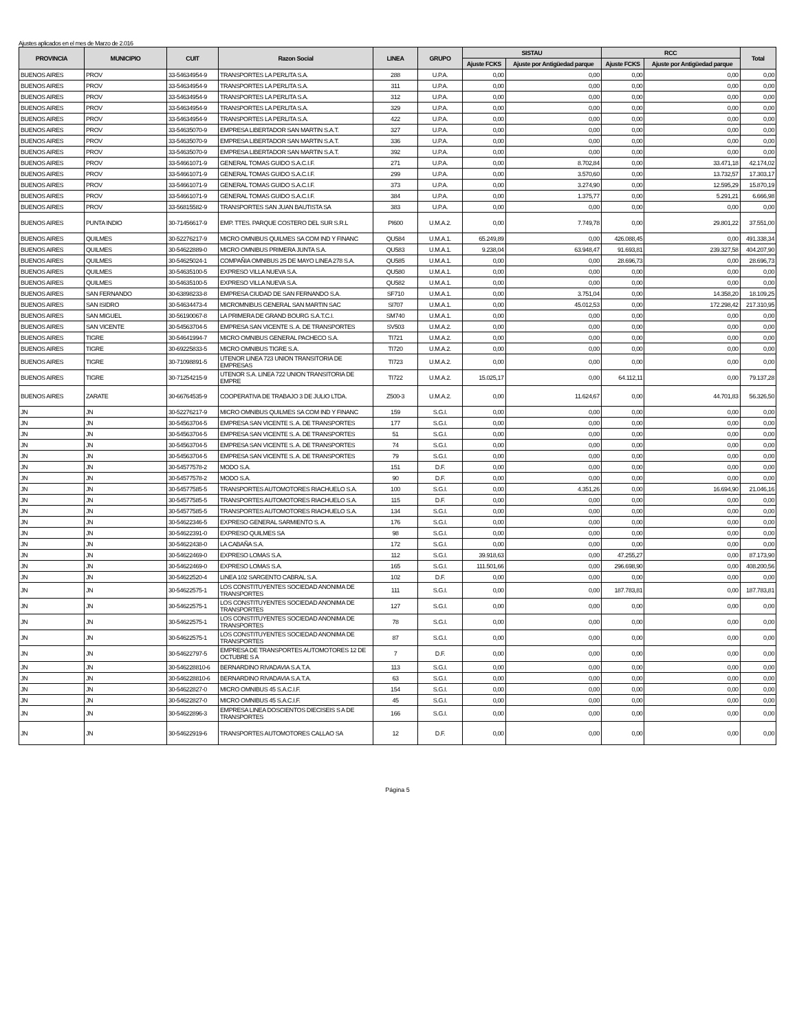Ajustes aplicados en el mes de Marzo de 2.016
| PROVINCIA | MUNICIPIO | CUIT | Razon Social | LINEA | GRUPO | SISTAU | | RCC | | Total |
| --- | --- | --- | --- | --- | --- | --- | --- | --- | --- | --- |
| | | | | | | Ajuste FCKS | Ajuste por Antigüedad parque | Ajuste FCKS | Ajuste por Antigüedad parque | |
| BUENOS AIRES | PROV | 33-54634954-9 | TRANSPORTES LA PERLITA S.A. | 288 | U.P.A. | 0,00 | 0,00 | 0,00 | 0,00 | 0,00 |
| BUENOS AIRES | PROV | 33-54634954-9 | TRANSPORTES LA PERLITA S.A. | 311 | U.P.A. | 0,00 | 0,00 | 0,00 | 0,00 | 0,00 |
| BUENOS AIRES | PROV | 33-54634954-9 | TRANSPORTES LA PERLITA S.A. | 312 | U.P.A. | 0,00 | 0,00 | 0,00 | 0,00 | 0,00 |
| BUENOS AIRES | PROV | 33-54634954-9 | TRANSPORTES LA PERLITA S.A. | 329 | U.P.A. | 0,00 | 0,00 | 0,00 | 0,00 | 0,00 |
| BUENOS AIRES | PROV | 33-54634954-9 | TRANSPORTES LA PERLITA S.A. | 422 | U.P.A. | 0,00 | 0,00 | 0,00 | 0,00 | 0,00 |
| BUENOS AIRES | PROV | 33-54635070-9 | EMPRESA LIBERTADOR SAN MARTIN S.A.T. | 327 | U.P.A. | 0,00 | 0,00 | 0,00 | 0,00 | 0,00 |
| BUENOS AIRES | PROV | 33-54635070-9 | EMPRESA LIBERTADOR SAN MARTIN S.A.T. | 336 | U.P.A. | 0,00 | 0,00 | 0,00 | 0,00 | 0,00 |
| BUENOS AIRES | PROV | 33-54635070-9 | EMPRESA LIBERTADOR SAN MARTIN S.A.T. | 392 | U.P.A. | 0,00 | 0,00 | 0,00 | 0,00 | 0,00 |
| BUENOS AIRES | PROV | 33-54661071-9 | GENERAL TOMAS GUIDO S.A.C.I.F. | 271 | U.P.A. | 0,00 | 8.702,84 | 0,00 | 33.471,18 | 42.174,02 |
| BUENOS AIRES | PROV | 33-54661071-9 | GENERAL TOMAS GUIDO S.A.C.I.F. | 299 | U.P.A. | 0,00 | 3.570,60 | 0,00 | 13.732,57 | 17.303,17 |
| BUENOS AIRES | PROV | 33-54661071-9 | GENERAL TOMAS GUIDO S.A.C.I.F. | 373 | U.P.A. | 0,00 | 3.274,90 | 0,00 | 12.595,29 | 15.870,19 |
| BUENOS AIRES | PROV | 33-54661071-9 | GENERAL TOMAS GUIDO S.A.C.I.F. | 384 | U.P.A. | 0,00 | 1.375,77 | 0,00 | 5.291,21 | 6.666,98 |
| BUENOS AIRES | PROV | 33-56815582-9 | TRANSPORTES SAN JUAN BAUTISTA SA | 383 | U.P.A. | 0,00 | 0,00 | 0,00 | 0,00 | 0,00 |
| BUENOS AIRES | PUNTA INDIO | 30-71456617-9 | EMP. TTES. PARQUE COSTERO DEL SUR S.R.L | PI600 | U.M.A.2. | 0,00 | 7.749,78 | 0,00 | 29.801,22 | 37.551,00 |
| BUENOS AIRES | QUILMES | 30-52276217-9 | MICRO OMNIBUS QUILMES SA COM IND Y FINANC | QU584 | U.M.A.1. | 65.249,89 | 0,00 | 426.088,45 | 0,00 | 491.338,34 |
| BUENOS AIRES | QUILMES | 30-54622889-0 | MICRO OMNIBUS PRIMERA JUNTA S.A. | QU583 | U.M.A.1. | 9.238,04 | 63.948,47 | 91.693,81 | 239.327,58 | 404.207,90 |
| BUENOS AIRES | QUILMES | 30-54625024-1 | COMPAÑIA OMNIBUS 25 DE MAYO LINEA 278 S.A. | QU585 | U.M.A.1. | 0,00 | 0,00 | 28.696,73 | 0,00 | 28.696,73 |
| BUENOS AIRES | QUILMES | 30-54635100-5 | EXPRESO VILLA NUEVA S.A. | QU580 | U.M.A.1. | 0,00 | 0,00 | 0,00 | 0,00 | 0,00 |
| BUENOS AIRES | QUILMES | 30-54635100-5 | EXPRESO VILLA NUEVA S.A. | QU582 | U.M.A.1. | 0,00 | 0,00 | 0,00 | 0,00 | 0,00 |
| BUENOS AIRES | SAN FERNANDO | 30-63898233-8 | EMPRESA CIUDAD DE SAN FERNANDO S.A. | SF710 | U.M.A.1. | 0,00 | 3.751,04 | 0,00 | 14.358,20 | 18.109,25 |
| BUENOS AIRES | SAN ISIDRO | 30-54634473-4 | MICROMNIBUS GENERAL SAN MARTIN SAC | SI707 | U.M.A.1. | 0,00 | 45.012,53 | 0,00 | 172.298,42 | 217.310,95 |
| BUENOS AIRES | SAN MIGUEL | 30-56190067-8 | LA PRIMERA DE GRAND BOURG S.A.T.C.I. | SM740 | U.M.A.1. | 0,00 | 0,00 | 0,00 | 0,00 | 0,00 |
| BUENOS AIRES | SAN VICENTE | 30-54563704-5 | EMPRESA SAN VICENTE S. A. DE TRANSPORTES | SV503 | U.M.A.2. | 0,00 | 0,00 | 0,00 | 0,00 | 0,00 |
| BUENOS AIRES | TIGRE | 30-54641994-7 | MICRO OMNIBUS GENERAL PACHECO S.A. | TI721 | U.M.A.2. | 0,00 | 0,00 | 0,00 | 0,00 | 0,00 |
| BUENOS AIRES | TIGRE | 30-69225833-5 | MICRO OMNIBUS TIGRE S.A. | TI720 | U.M.A.2. | 0,00 | 0,00 | 0,00 | 0,00 | 0,00 |
| BUENOS AIRES | TIGRE | 30-71098891-5 | UTENOR LINEA 723 UNION TRANSITORIA DE EMPRESAS | TI723 | U.M.A.2. | 0,00 | 0,00 | 0,00 | 0,00 | 0,00 |
| BUENOS AIRES | TIGRE | 30-71254215-9 | UTENOR S.A. LINEA 722 UNION TRANSITORIA DE EMPRE | TI722 | U.M.A.2. | 15.025,17 | 0,00 | 64.112,11 | 0,00 | 79.137,28 |
| BUENOS AIRES | ZARATE | 30-66764535-9 | COOPERATIVA DE TRABAJO 3 DE JULIO LTDA. | Z500-3 | U.M.A.2. | 0,00 | 11.624,67 | 0,00 | 44.701,83 | 56.326,50 |
| JN | JN | 30-52276217-9 | MICRO OMNIBUS QUILMES SA COM IND Y FINANC | 159 | S.G.I. | 0,00 | 0,00 | 0,00 | 0,00 | 0,00 |
| JN | JN | 30-54563704-5 | EMPRESA SAN VICENTE S. A. DE TRANSPORTES | 177 | S.G.I. | 0,00 | 0,00 | 0,00 | 0,00 | 0,00 |
| JN | JN | 30-54563704-5 | EMPRESA SAN VICENTE S. A. DE TRANSPORTES | 51 | S.G.I. | 0,00 | 0,00 | 0,00 | 0,00 | 0,00 |
| JN | JN | 30-54563704-5 | EMPRESA SAN VICENTE S. A. DE TRANSPORTES | 74 | S.G.I. | 0,00 | 0,00 | 0,00 | 0,00 | 0,00 |
| JN | JN | 30-54563704-5 | EMPRESA SAN VICENTE S. A. DE TRANSPORTES | 79 | S.G.I. | 0,00 | 0,00 | 0,00 | 0,00 | 0,00 |
| JN | JN | 30-54577578-2 | MODO S.A. | 151 | D.F. | 0,00 | 0,00 | 0,00 | 0,00 | 0,00 |
| JN | JN | 30-54577578-2 | MODO S.A. | 90 | D.F. | 0,00 | 0,00 | 0,00 | 0,00 | 0,00 |
| JN | JN | 30-54577585-5 | TRANSPORTES AUTOMOTORES RIACHUELO S.A. | 100 | S.G.I. | 0,00 | 4.351,26 | 0,00 | 16.694,90 | 21.046,16 |
| JN | JN | 30-54577585-5 | TRANSPORTES AUTOMOTORES RIACHUELO S.A. | 115 | D.F. | 0,00 | 0,00 | 0,00 | 0,00 | 0,00 |
| JN | JN | 30-54577585-5 | TRANSPORTES AUTOMOTORES RIACHUELO S.A. | 134 | S.G.I. | 0,00 | 0,00 | 0,00 | 0,00 | 0,00 |
| JN | JN | 30-54622346-5 | EXPRESO GENERAL SARMIENTO S. A. | 176 | S.G.I. | 0,00 | 0,00 | 0,00 | 0,00 | 0,00 |
| JN | JN | 30-54622391-0 | EXPRESO QUILMES SA | 98 | S.G.I. | 0,00 | 0,00 | 0,00 | 0,00 | 0,00 |
| JN | JN | 30-54622438-0 | LA CABAÑA S.A. | 172 | S.G.I. | 0,00 | 0,00 | 0,00 | 0,00 | 0,00 |
| JN | JN | 30-54622469-0 | EXPRESO LOMAS S.A. | 112 | S.G.I. | 39.918,63 | 0,00 | 47.255,27 | 0,00 | 87.173,90 |
| JN | JN | 30-54622469-0 | EXPRESO LOMAS S.A. | 165 | S.G.I. | 111.501,66 | 0,00 | 296.698,90 | 0,00 | 408.200,56 |
| JN | JN | 30-54622520-4 | LINEA 102 SARGENTO CABRAL S.A. | 102 | D.F. | 0,00 | 0,00 | 0,00 | 0,00 | 0,00 |
| JN | JN | 30-54622575-1 | LOS CONSTITUYENTES SOCIEDAD ANONIMA DE TRANSPORTES | 111 | S.G.I. | 0,00 | 0,00 | 187.783,81 | 0,00 | 187.783,81 |
| JN | JN | 30-54622575-1 | LOS CONSTITUYENTES SOCIEDAD ANONIMA DE TRANSPORTES | 127 | S.G.I. | 0,00 | 0,00 | 0,00 | 0,00 | 0,00 |
| JN | JN | 30-54622575-1 | LOS CONSTITUYENTES SOCIEDAD ANONIMA DE TRANSPORTES | 78 | S.G.I. | 0,00 | 0,00 | 0,00 | 0,00 | 0,00 |
| JN | JN | 30-54622575-1 | LOS CONSTITUYENTES SOCIEDAD ANONIMA DE TRANSPORTES | 87 | S.G.I. | 0,00 | 0,00 | 0,00 | 0,00 | 0,00 |
| JN | JN | 30-54622797-5 | EMPRESA DE TRANSPORTES AUTOMOTORES 12 DE OCTUBRE S A | 7 | D.F. | 0,00 | 0,00 | 0,00 | 0,00 | 0,00 |
| JN | JN | 30-546228810-6 | BERNARDINO RIVADAVIA S.A.T.A. | 113 | S.G.I. | 0,00 | 0,00 | 0,00 | 0,00 | 0,00 |
| JN | JN | 30-546228810-6 | BERNARDINO RIVADAVIA S.A.T.A. | 63 | S.G.I. | 0,00 | 0,00 | 0,00 | 0,00 | 0,00 |
| JN | JN | 30-54622827-0 | MICRO OMNIBUS 45 S.A.C.I.F. | 154 | S.G.I. | 0,00 | 0,00 | 0,00 | 0,00 | 0,00 |
| JN | JN | 30-54622827-0 | MICRO OMNIBUS 45 S.A.C.I.F. | 45 | S.G.I. | 0,00 | 0,00 | 0,00 | 0,00 | 0,00 |
| JN | JN | 30-54622896-3 | EMPRESA LINEA DOSCIENTOS DIECISEIS S A DE TRANSPORTES | 166 | S.G.I. | 0,00 | 0,00 | 0,00 | 0,00 | 0,00 |
| JN | JN | 30-54622919-6 | TRANSPORTES AUTOMOTORES CALLAO SA | 12 | D.F. | 0,00 | 0,00 | 0,00 | 0,00 | 0,00 |
Página 5